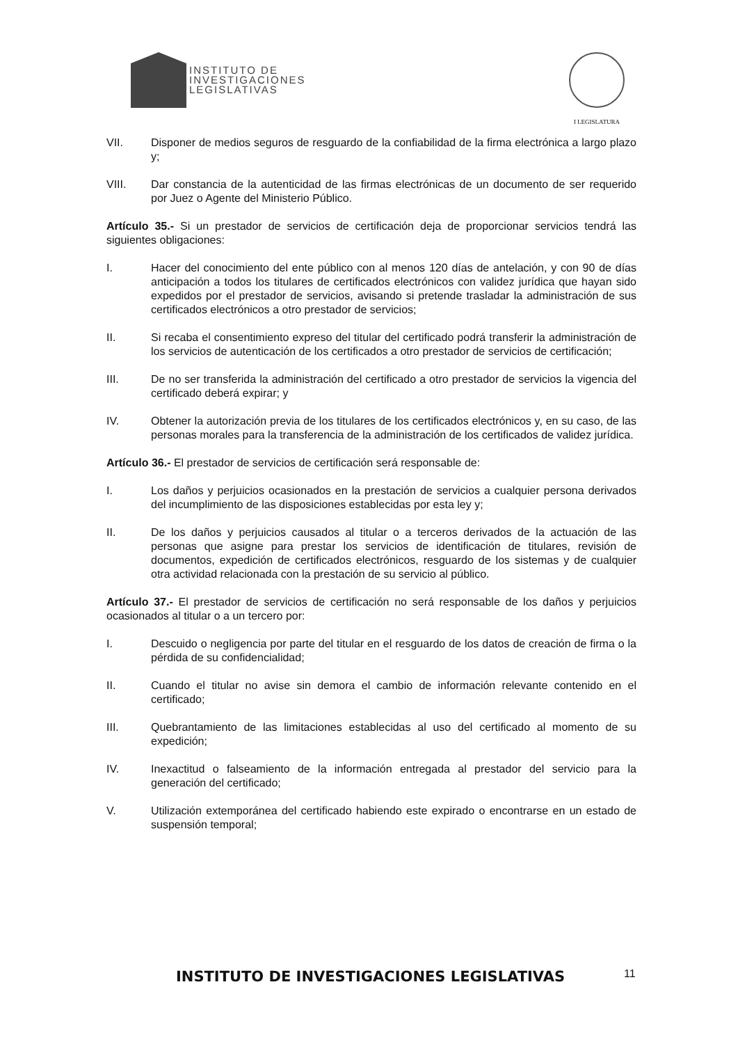INSTITUTO DE
INVESTIGACIONES
LEGISLATIVAS
I LEGISLATURA
VII. Disponer de medios seguros de resguardo de la confiabilidad de la firma electrónica a largo plazo y;
VIII. Dar constancia de la autenticidad de las firmas electrónicas de un documento de ser requerido por Juez o Agente del Ministerio Público.
Artículo 35.- Si un prestador de servicios de certificación deja de proporcionar servicios tendrá las siguientes obligaciones:
I. Hacer del conocimiento del ente público con al menos 120 días de antelación, y con 90 de días anticipación a todos los titulares de certificados electrónicos con validez jurídica que hayan sido expedidos por el prestador de servicios, avisando si pretende trasladar la administración de sus certificados electrónicos a otro prestador de servicios;
II. Si recaba el consentimiento expreso del titular del certificado podrá transferir la administración de los servicios de autenticación de los certificados a otro prestador de servicios de certificación;
III. De no ser transferida la administración del certificado a otro prestador de servicios la vigencia del certificado deberá expirar; y
IV. Obtener la autorización previa de los titulares de los certificados electrónicos y, en su caso, de las personas morales para la transferencia de la administración de los certificados de validez jurídica.
Artículo 36.- El prestador de servicios de certificación será responsable de:
I. Los daños y perjuicios ocasionados en la prestación de servicios a cualquier persona derivados del incumplimiento de las disposiciones establecidas por esta ley y;
II. De los daños y perjuicios causados al titular o a terceros derivados de la actuación de las personas que asigne para prestar los servicios de identificación de titulares, revisión de documentos, expedición de certificados electrónicos, resguardo de los sistemas y de cualquier otra actividad relacionada con la prestación de su servicio al público.
Artículo 37.- El prestador de servicios de certificación no será responsable de los daños y perjuicios ocasionados al titular o a un tercero por:
I. Descuido o negligencia por parte del titular en el resguardo de los datos de creación de firma o la pérdida de su confidencialidad;
II. Cuando el titular no avise sin demora el cambio de información relevante contenido en el certificado;
III. Quebrantamiento de las limitaciones establecidas al uso del certificado al momento de su expedición;
IV. Inexactitud o falseamiento de la información entregada al prestador del servicio para la generación del certificado;
V. Utilización extemporánea del certificado habiendo este expirado o encontrarse en un estado de suspensión temporal;
INSTITUTO DE INVESTIGACIONES LEGISLATIVAS 11